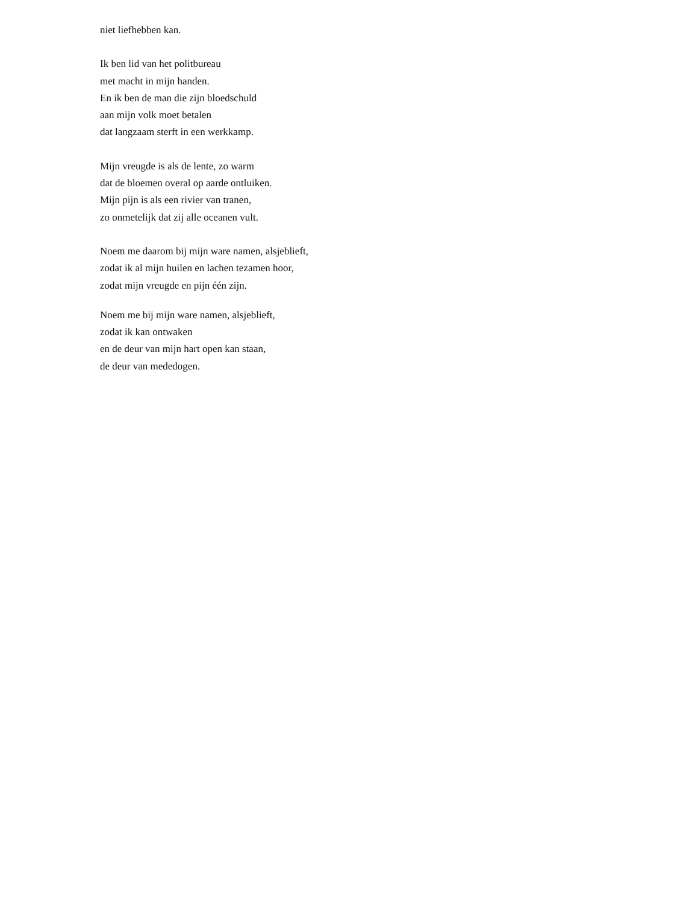niet liefhebben kan.
Ik ben lid van het politbureau
met macht in mijn handen.
En ik ben de man die zijn bloedschuld
aan mijn volk moet betalen
dat langzaam sterft in een werkkamp.
Mijn vreugde is als de lente, zo warm
dat de bloemen overal op aarde ontluiken.
Mijn pijn is als een rivier van tranen,
zo onmetelijk dat zij alle oceanen vult.
Noem me daarom bij mijn ware namen, alsjeblieft,
zodat ik al mijn huilen en lachen tezamen hoor,
zodat mijn vreugde en pijn één zijn.
Noem me bij mijn ware namen, alsjeblieft,
zodat ik kan ontwaken
en de deur van mijn hart open kan staan,
de deur van mededogen.